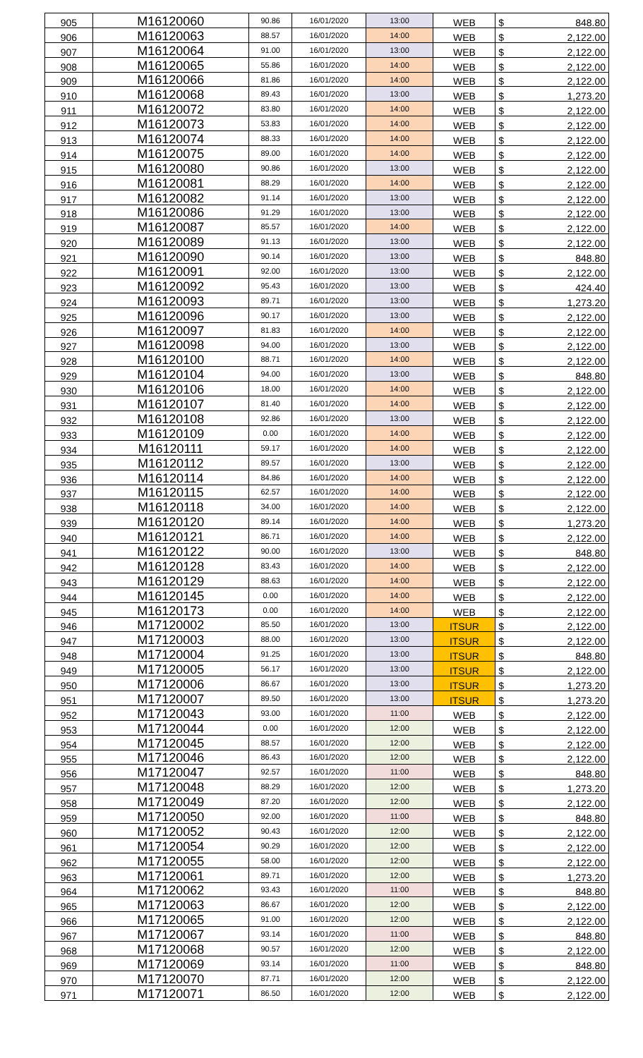| 905 | M16120060 | 90.86 | 16/01/2020 | 13:00 | WEB | $ | 848.80 |
| 906 | M16120063 | 88.57 | 16/01/2020 | 14:00 | WEB | $ | 2,122.00 |
| 907 | M16120064 | 91.00 | 16/01/2020 | 13:00 | WEB | $ | 2,122.00 |
| 908 | M16120065 | 55.86 | 16/01/2020 | 14:00 | WEB | $ | 2,122.00 |
| 909 | M16120066 | 81.86 | 16/01/2020 | 14:00 | WEB | $ | 2,122.00 |
| 910 | M16120068 | 89.43 | 16/01/2020 | 13:00 | WEB | $ | 1,273.20 |
| 911 | M16120072 | 83.80 | 16/01/2020 | 14:00 | WEB | $ | 2,122.00 |
| 912 | M16120073 | 53.83 | 16/01/2020 | 14:00 | WEB | $ | 2,122.00 |
| 913 | M16120074 | 88.33 | 16/01/2020 | 14:00 | WEB | $ | 2,122.00 |
| 914 | M16120075 | 89.00 | 16/01/2020 | 14:00 | WEB | $ | 2,122.00 |
| 915 | M16120080 | 90.86 | 16/01/2020 | 13:00 | WEB | $ | 2,122.00 |
| 916 | M16120081 | 88.29 | 16/01/2020 | 14:00 | WEB | $ | 2,122.00 |
| 917 | M16120082 | 91.14 | 16/01/2020 | 13:00 | WEB | $ | 2,122.00 |
| 918 | M16120086 | 91.29 | 16/01/2020 | 13:00 | WEB | $ | 2,122.00 |
| 919 | M16120087 | 85.57 | 16/01/2020 | 14:00 | WEB | $ | 2,122.00 |
| 920 | M16120089 | 91.13 | 16/01/2020 | 13:00 | WEB | $ | 2,122.00 |
| 921 | M16120090 | 90.14 | 16/01/2020 | 13:00 | WEB | $ | 848.80 |
| 922 | M16120091 | 92.00 | 16/01/2020 | 13:00 | WEB | $ | 2,122.00 |
| 923 | M16120092 | 95.43 | 16/01/2020 | 13:00 | WEB | $ | 424.40 |
| 924 | M16120093 | 89.71 | 16/01/2020 | 13:00 | WEB | $ | 1,273.20 |
| 925 | M16120096 | 90.17 | 16/01/2020 | 13:00 | WEB | $ | 2,122.00 |
| 926 | M16120097 | 81.83 | 16/01/2020 | 14:00 | WEB | $ | 2,122.00 |
| 927 | M16120098 | 94.00 | 16/01/2020 | 13:00 | WEB | $ | 2,122.00 |
| 928 | M16120100 | 88.71 | 16/01/2020 | 14:00 | WEB | $ | 2,122.00 |
| 929 | M16120104 | 94.00 | 16/01/2020 | 13:00 | WEB | $ | 848.80 |
| 930 | M16120106 | 18.00 | 16/01/2020 | 14:00 | WEB | $ | 2,122.00 |
| 931 | M16120107 | 81.40 | 16/01/2020 | 14:00 | WEB | $ | 2,122.00 |
| 932 | M16120108 | 92.86 | 16/01/2020 | 13:00 | WEB | $ | 2,122.00 |
| 933 | M16120109 | 0.00 | 16/01/2020 | 14:00 | WEB | $ | 2,122.00 |
| 934 | M16120111 | 59.17 | 16/01/2020 | 14:00 | WEB | $ | 2,122.00 |
| 935 | M16120112 | 89.57 | 16/01/2020 | 13:00 | WEB | $ | 2,122.00 |
| 936 | M16120114 | 84.86 | 16/01/2020 | 14:00 | WEB | $ | 2,122.00 |
| 937 | M16120115 | 62.57 | 16/01/2020 | 14:00 | WEB | $ | 2,122.00 |
| 938 | M16120118 | 34.00 | 16/01/2020 | 14:00 | WEB | $ | 2,122.00 |
| 939 | M16120120 | 89.14 | 16/01/2020 | 14:00 | WEB | $ | 1,273.20 |
| 940 | M16120121 | 86.71 | 16/01/2020 | 14:00 | WEB | $ | 2,122.00 |
| 941 | M16120122 | 90.00 | 16/01/2020 | 13:00 | WEB | $ | 848.80 |
| 942 | M16120128 | 83.43 | 16/01/2020 | 14:00 | WEB | $ | 2,122.00 |
| 943 | M16120129 | 88.63 | 16/01/2020 | 14:00 | WEB | $ | 2,122.00 |
| 944 | M16120145 | 0.00 | 16/01/2020 | 14:00 | WEB | $ | 2,122.00 |
| 945 | M16120173 | 0.00 | 16/01/2020 | 14:00 | WEB | $ | 2,122.00 |
| 946 | M17120002 | 85.50 | 16/01/2020 | 13:00 | ITSUR | $ | 2,122.00 |
| 947 | M17120003 | 88.00 | 16/01/2020 | 13:00 | ITSUR | $ | 2,122.00 |
| 948 | M17120004 | 91.25 | 16/01/2020 | 13:00 | ITSUR | $ | 848.80 |
| 949 | M17120005 | 56.17 | 16/01/2020 | 13:00 | ITSUR | $ | 2,122.00 |
| 950 | M17120006 | 86.67 | 16/01/2020 | 13:00 | ITSUR | $ | 1,273.20 |
| 951 | M17120007 | 89.50 | 16/01/2020 | 13:00 | ITSUR | $ | 1,273.20 |
| 952 | M17120043 | 93.00 | 16/01/2020 | 11:00 | WEB | $ | 2,122.00 |
| 953 | M17120044 | 0.00 | 16/01/2020 | 12:00 | WEB | $ | 2,122.00 |
| 954 | M17120045 | 88.57 | 16/01/2020 | 12:00 | WEB | $ | 2,122.00 |
| 955 | M17120046 | 86.43 | 16/01/2020 | 12:00 | WEB | $ | 2,122.00 |
| 956 | M17120047 | 92.57 | 16/01/2020 | 11:00 | WEB | $ | 848.80 |
| 957 | M17120048 | 88.29 | 16/01/2020 | 12:00 | WEB | $ | 1,273.20 |
| 958 | M17120049 | 87.20 | 16/01/2020 | 12:00 | WEB | $ | 2,122.00 |
| 959 | M17120050 | 92.00 | 16/01/2020 | 11:00 | WEB | $ | 848.80 |
| 960 | M17120052 | 90.43 | 16/01/2020 | 12:00 | WEB | $ | 2,122.00 |
| 961 | M17120054 | 90.29 | 16/01/2020 | 12:00 | WEB | $ | 2,122.00 |
| 962 | M17120055 | 58.00 | 16/01/2020 | 12:00 | WEB | $ | 2,122.00 |
| 963 | M17120061 | 89.71 | 16/01/2020 | 12:00 | WEB | $ | 1,273.20 |
| 964 | M17120062 | 93.43 | 16/01/2020 | 11:00 | WEB | $ | 848.80 |
| 965 | M17120063 | 86.67 | 16/01/2020 | 12:00 | WEB | $ | 2,122.00 |
| 966 | M17120065 | 91.00 | 16/01/2020 | 12:00 | WEB | $ | 2,122.00 |
| 967 | M17120067 | 93.14 | 16/01/2020 | 11:00 | WEB | $ | 848.80 |
| 968 | M17120068 | 90.57 | 16/01/2020 | 12:00 | WEB | $ | 2,122.00 |
| 969 | M17120069 | 93.14 | 16/01/2020 | 11:00 | WEB | $ | 848.80 |
| 970 | M17120070 | 87.71 | 16/01/2020 | 12:00 | WEB | $ | 2,122.00 |
| 971 | M17120071 | 86.50 | 16/01/2020 | 12:00 | WEB | $ | 2,122.00 |